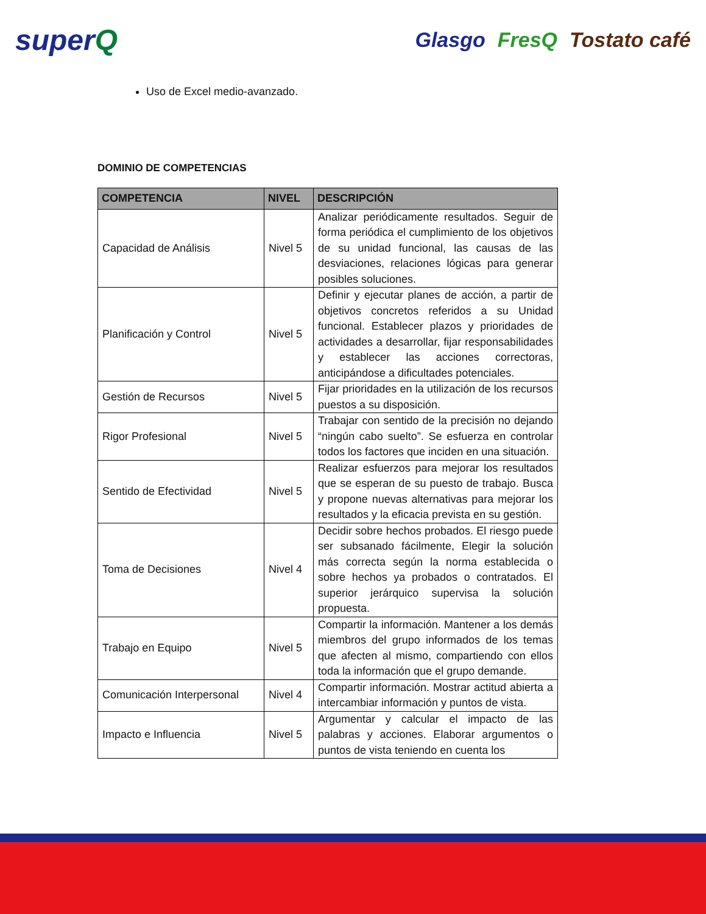superQ
Glasgo FresQ Tostato café
Uso de Excel medio-avanzado.
DOMINIO DE COMPETENCIAS
| COMPETENCIA | NIVEL | DESCRIPCIÓN |
| --- | --- | --- |
| Capacidad de Análisis | Nivel 5 | Analizar periódicamente resultados. Seguir de forma periódica el cumplimiento de los objetivos de su unidad funcional, las causas de las desviaciones, relaciones lógicas para generar posibles soluciones. |
| Planificación y Control | Nivel 5 | Definir y ejecutar planes de acción, a partir de objetivos concretos referidos a su Unidad funcional. Establecer plazos y prioridades de actividades a desarrollar, fijar responsabilidades y establecer las acciones correctoras, anticipándose a dificultades potenciales. |
| Gestión de Recursos | Nivel 5 | Fijar prioridades en la utilización de los recursos puestos a su disposición. |
| Rigor Profesional | Nivel 5 | Trabajar con sentido de la precisión no dejando “ningún cabo suelto”. Se esfuerza en controlar todos los factores que inciden en una situación. |
| Sentido de Efectividad | Nivel 5 | Realizar esfuerzos para mejorar los resultados que se esperan de su puesto de trabajo. Busca y propone nuevas alternativas para mejorar los resultados y la eficacia prevista en su gestión. |
| Toma de Decisiones | Nivel 4 | Decidir sobre hechos probados. El riesgo puede ser subsanado fácilmente, Elegir la solución más correcta según la norma establecida o sobre hechos ya probados o contratados. El superior jerárquico supervisa la solución propuesta. |
| Trabajo en Equipo | Nivel 5 | Compartir la información. Mantener a los demás miembros del grupo informados de los temas que afecten al mismo, compartiendo con ellos toda la información que el grupo demande. |
| Comunicación Interpersonal | Nivel 4 | Compartir información. Mostrar actitud abierta a intercambiar información y puntos de vista. |
| Impacto e Influencia | Nivel 5 | Argumentar y calcular el impacto de las palabras y acciones. Elaborar argumentos o puntos de vista teniendo en cuenta los |